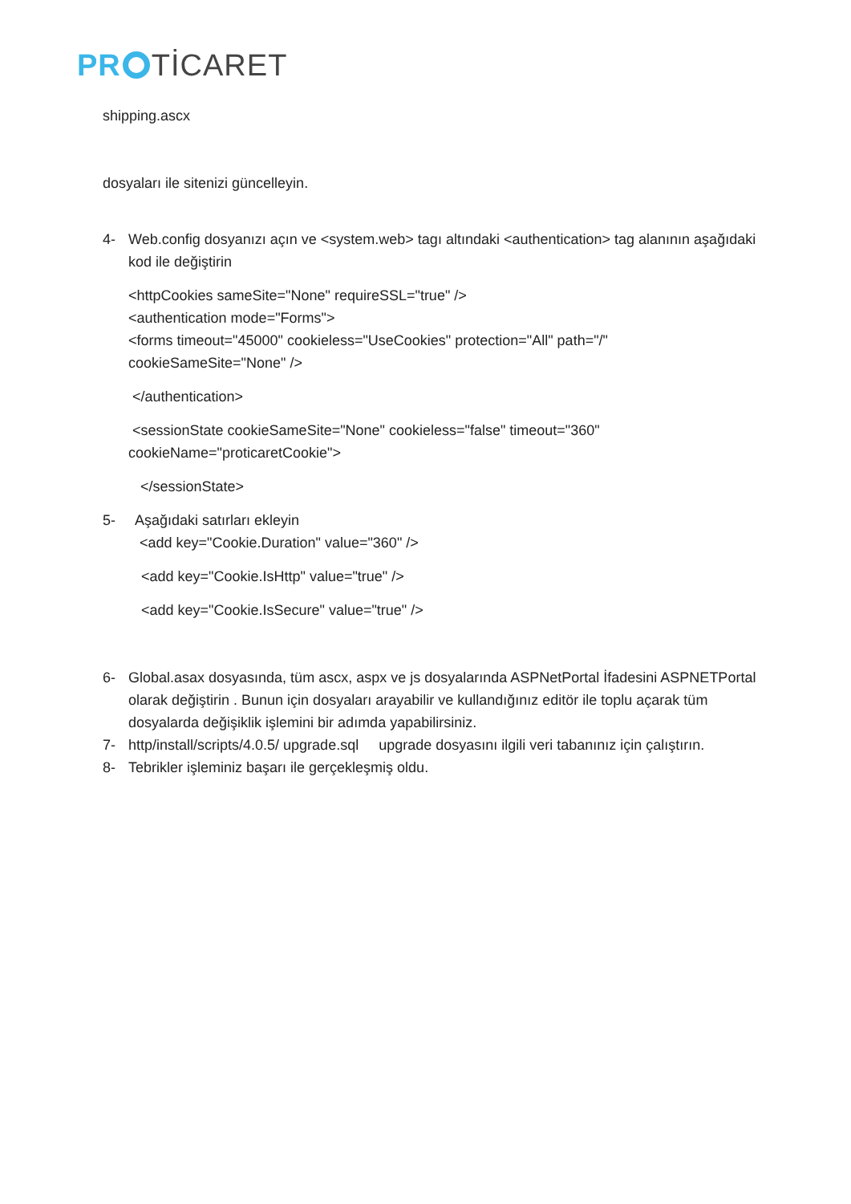PR TİCARET
shipping.ascx
dosyaları ile sitenizi güncelleyin.
4- Web.config dosyanızı açın ve <system.web> tagı altındaki <authentication> tag alanının aşağıdaki kod ile değiştirin
<httpCookies sameSite="None" requireSSL="true" />
<authentication mode="Forms">
<forms timeout="45000" cookieless="UseCookies" protection="All" path="/" cookieSameSite="None" />
</authentication>
<sessionState cookieSameSite="None" cookieless="false" timeout="360" cookieName="proticaretCookie">
</sessionState>
5- Aşağıdaki satırları ekleyin
<add key="Cookie.Duration" value="360" />
<add key="Cookie.IsHttp" value="true" />
<add key="Cookie.IsSecure" value="true" />
6- Global.asax dosyasında, tüm ascx, aspx ve js dosyalarında ASPNetPortal İfadesini ASPNETPortal olarak değiştirin . Bunun için dosyaları arayabilir ve kullandığınız editör ile toplu açarak tüm dosyalarda değişiklik işlemini bir adımda yapabilirsiniz.
7- http/install/scripts/4.0.5/ upgrade.sql upgrade dosyasını ilgili veri tabanınız için çalıştırın.
8- Tebrikler işleminiz başarı ile gerçekleşmiş oldu.